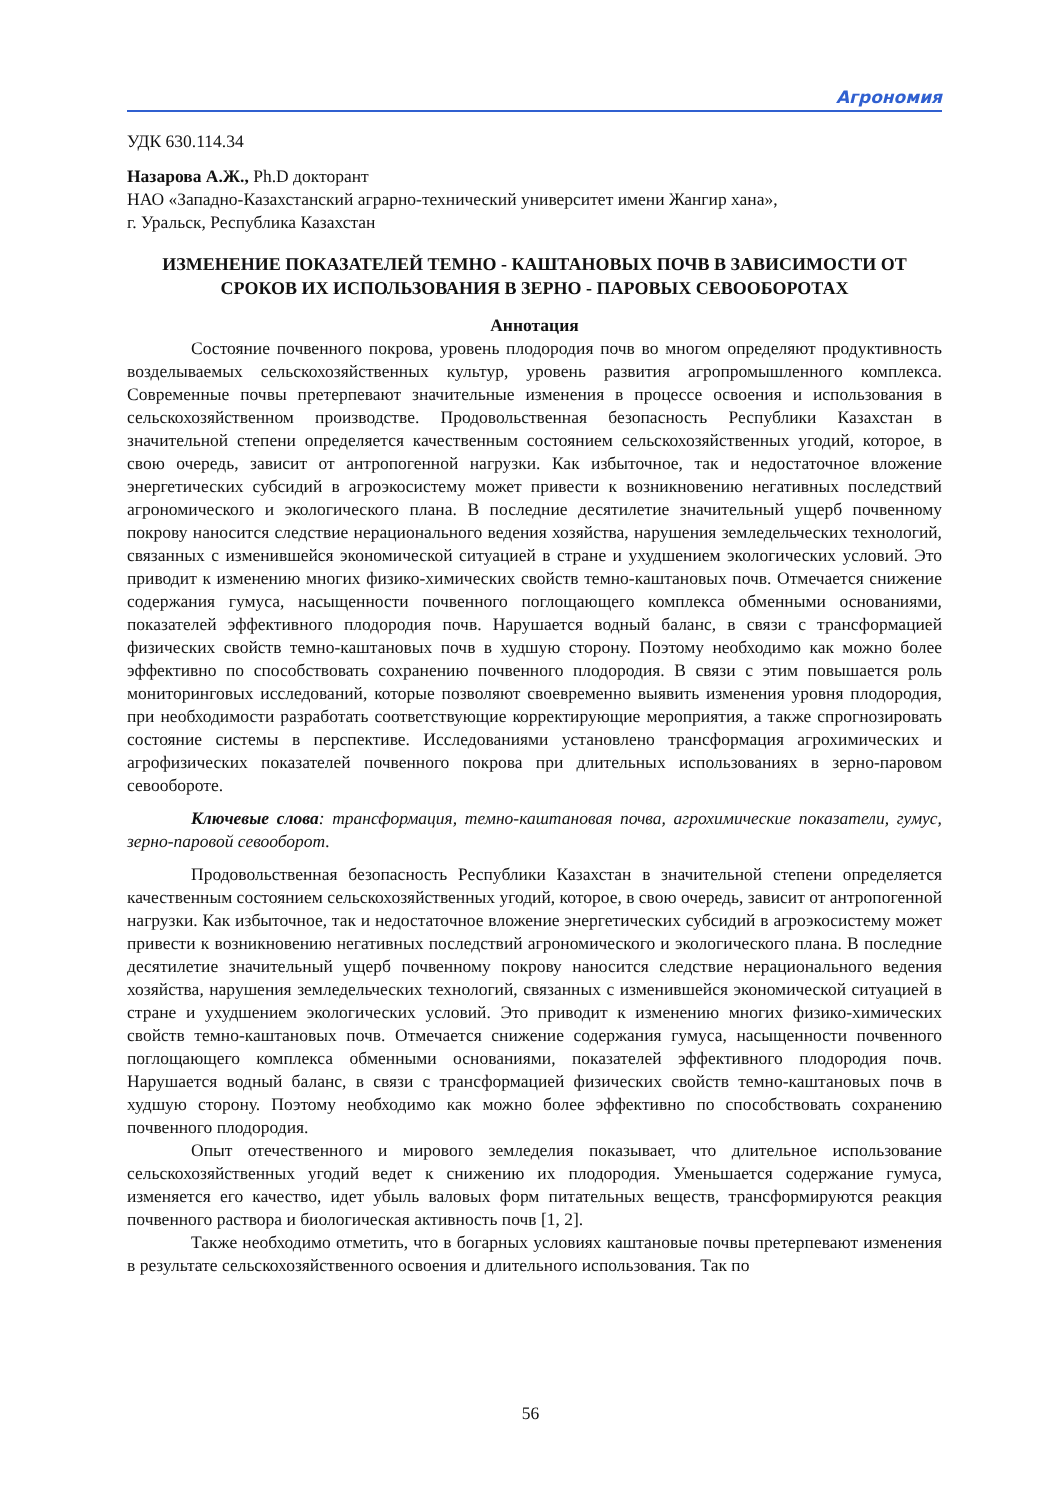Агрономия
УДК 630.114.34
Назарова А.Ж., Ph.D докторант
НАО «Западно-Казахстанский аграрно-технический университет имени Жангир хана»,
г. Уральск, Республика Казахстан
ИЗМЕНЕНИЕ ПОКАЗАТЕЛЕЙ ТЕМНО - КАШТАНОВЫХ ПОЧВ В ЗАВИСИМОСТИ ОТ СРОКОВ ИХ ИСПОЛЬЗОВАНИЯ В ЗЕРНО - ПАРОВЫХ СЕВООБОРОТАХ
Аннотация
Состояние почвенного покрова, уровень плодородия почв во многом определяют продуктивность возделываемых сельскохозяйственных культур, уровень развития агропромышленного комплекса. Современные почвы претерпевают значительные изменения в процессе освоения и использования в сельскохозяйственном производстве. Продовольственная безопасность Республики Казахстан в значительной степени определяется качественным состоянием сельскохозяйственных угодий, которое, в свою очередь, зависит от антропогенной нагрузки. Как избыточное, так и недостаточное вложение энергетических субсидий в агроэкосистему может привести к возникновению негативных последствий агрономического и экологического плана. В последние десятилетие значительный ущерб почвенному покрову наносится следствие нерационального ведения хозяйства, нарушения земледельческих технологий, связанных с изменившейся экономической ситуацией в стране и ухудшением экологических условий. Это приводит к изменению многих физико-химических свойств темно-каштановых почв. Отмечается снижение содержания гумуса, насыщенности почвенного поглощающего комплекса обменными основаниями, показателей эффективного плодородия почв. Нарушается водный баланс, в связи с трансформацией физических свойств темно-каштановых почв в худшую сторону. Поэтому необходимо как можно более эффективно по способствовать сохранению почвенного плодородия. В связи с этим повышается роль мониторинговых исследований, которые позволяют своевременно выявить изменения уровня плодородия, при необходимости разработать соответствующие корректирующие мероприятия, а также спрогнозировать состояние системы в перспективе. Исследованиями установлено трансформация агрохимических и агрофизических показателей почвенного покрова при длительных использованиях в зерно-паровом севообороте.
Ключевые слова: трансформация, темно-каштановая почва, агрохимические показатели, гумус, зерно-паровой севооборот.
Продовольственная безопасность Республики Казахстан в значительной степени определяется качественным состоянием сельскохозяйственных угодий, которое, в свою очередь, зависит от антропогенной нагрузки. Как избыточное, так и недостаточное вложение энергетических субсидий в агроэкосистему может привести к возникновению негативных последствий агрономического и экологического плана. В последние десятилетие значительный ущерб почвенному покрову наносится следствие нерационального ведения хозяйства, нарушения земледельческих технологий, связанных с изменившейся экономической ситуацией в стране и ухудшением экологических условий. Это приводит к изменению многих физико-химических свойств темно-каштановых почв. Отмечается снижение содержания гумуса, насыщенности почвенного поглощающего комплекса обменными основаниями, показателей эффективного плодородия почв. Нарушается водный баланс, в связи с трансформацией физических свойств темно-каштановых почв в худшую сторону. Поэтому необходимо как можно более эффективно по способствовать сохранению почвенного плодородия.
Опыт отечественного и мирового земледелия показывает, что длительное использование сельскохозяйственных угодий ведет к снижению их плодородия. Уменьшается содержание гумуса, изменяется его качество, идет убыль валовых форм питательных веществ, трансформируются реакция почвенного раствора и биологическая активность почв [1, 2].
Также необходимо отметить, что в богарных условиях каштановые почвы претерпевают изменения в результате сельскохозяйственного освоения и длительного использования. Так по
56